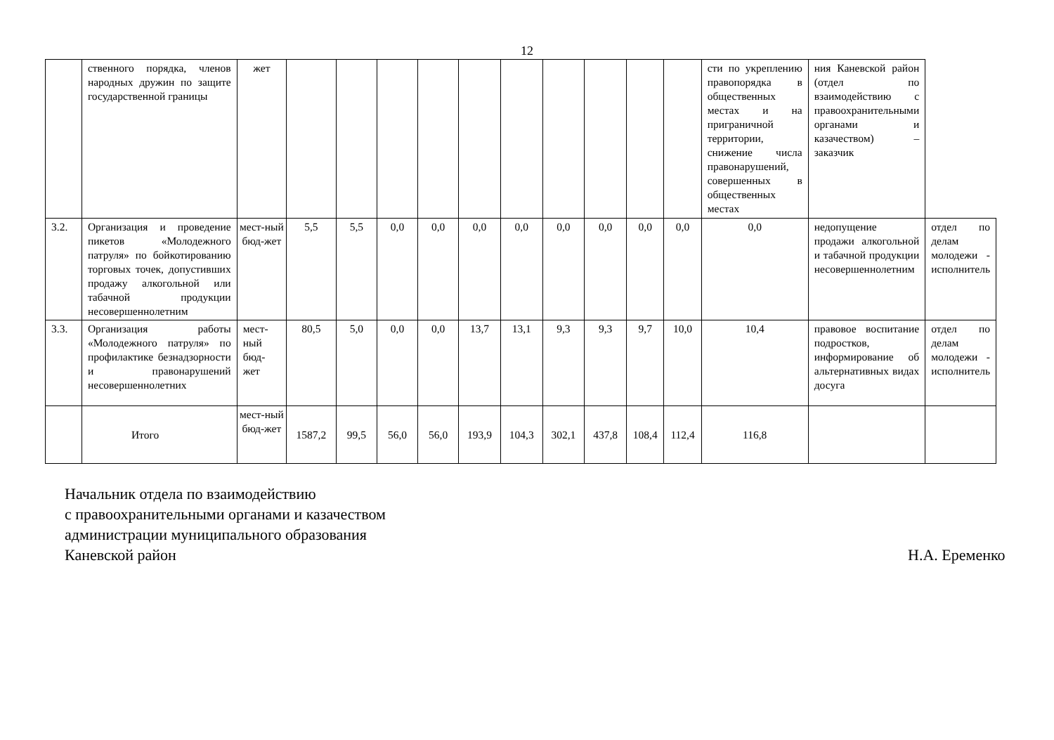12
| | ственного порядка, членов народных дружин по защите государственной границы | жет | | | | | | | | | | | сти по укреплению правопорядка в общественных местах и на приграничной территории, снижение числа правонарушений, совершенных в общественных местах | ния Каневской район (отдел по взаимодействию с правоохранительными органами и казачеством) – заказчик | |
| 3.2. | Организация и проведение пикетов «Молодежного патруля» по бойкотированию торговых точек, допустивших продажу алкогольной или табачной продукции несовершеннолетним | мест-ный бюд-жет | 5,5 | 5,5 | 0,0 | 0,0 | 0,0 | 0,0 | 0,0 | 0,0 | 0,0 | 0,0 | 0,0 | недопущение продажи алкогольной и табачной продукции несовершеннолетним | отдел по делам молодежи - исполнитель |
| 3.3. | Организация работы «Молодежного патруля» по профилактике безнадзорности и правонарушений несовершеннолетних | мест-ный бюд-жет | 80,5 | 5,0 | 0,0 | 0,0 | 13,7 | 13,1 | 9,3 | 9,3 | 9,7 | 10,0 | 10,4 | правовое воспитание подростков, информирование об альтернативных видах досуга | отдел по делам молодежи - исполнитель |
| | Итого | мест-ный бюд-жет | 1587,2 | 99,5 | 56,0 | 56,0 | 193,9 | 104,3 | 302,1 | 437,8 | 108,4 | 112,4 | 116,8 | | |
Начальник отдела по взаимодействию
с правоохранительными органами и казачеством
администрации муниципального образования
Каневской район
Н.А. Еременко